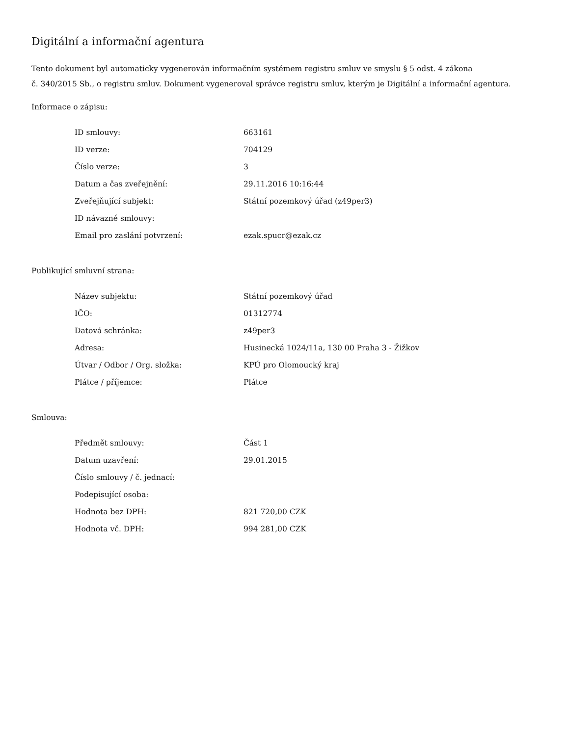Digitální a informační agentura
Tento dokument byl automaticky vygenerován informačním systémem registru smluv ve smyslu § 5 odst. 4 zákona
č. 340/2015 Sb., o registru smluv. Dokument vygeneroval správce registru smluv, kterým je Digitální a informační agentura.
Informace o zápisu:
| ID smlouvy: | 663161 |
| ID verze: | 704129 |
| Číslo verze: | 3 |
| Datum a čas zveřejnění: | 29.11.2016 10:16:44 |
| Zveřejňující subjekt: | Státní pozemkový úřad (z49per3) |
| ID návazné smlouvy: | |
| Email pro zaslání potvrzení: | ezak.spucr@ezak.cz |
Publikující smluvní strana:
| Název subjektu: | Státní pozemkový úřad |
| IČO: | 01312774 |
| Datová schránka: | z49per3 |
| Adresa: | Husinecká 1024/11a, 130 00 Praha 3 - Žižkov |
| Útvar / Odbor / Org. složka: | KPÚ pro Olomoucký kraj |
| Plátce / příjemce: | Plátce |
Smlouva:
| Předmět smlouvy: | Část 1 |
| Datum uzavření: | 29.01.2015 |
| Číslo smlouvy / č. jednací: | |
| Podepisující osoba: | |
| Hodnota bez DPH: | 821 720,00 CZK |
| Hodnota vč. DPH: | 994 281,00 CZK |